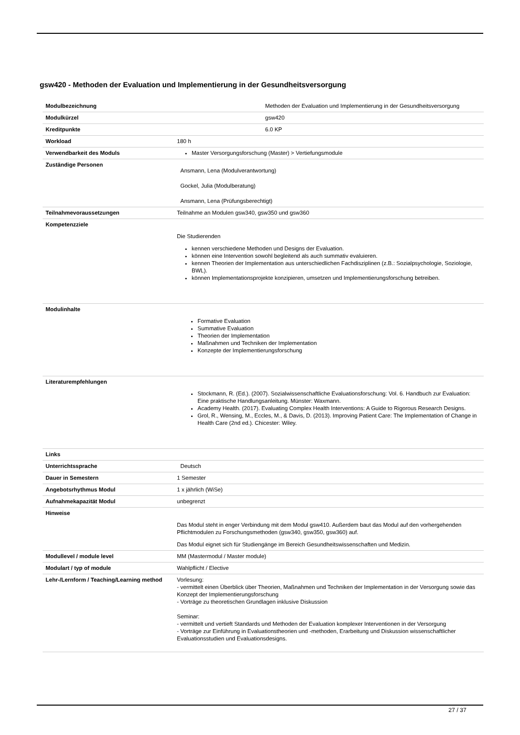gsw420 - Methoden der Evaluation und Implementierung in der Gesundheitsversorgung
| Modulbezeichnung | Methoden der Evaluation und Implementierung in der Gesundheitsversorgung |
| Modulkürzel | gsw420 |
| Kreditpunkte | 6.0 KP |
| Workload | 180 h |
| Verwendbarkeit des Moduls | Master Versorgungsforschung (Master) > Vertiefungsmodule |
| Zuständige Personen | Ansmann, Lena (Modulverantwortung) Gockel, Julia (Modulberatung) Ansmann, Lena (Prüfungsberechtigt) |
| Teilnahmevoraussetzungen | Teilnahme an Modulen gsw340, gsw350 und gsw360 |
| Kompetenzziele | Die Studierenden kennen verschiedene Methoden und Designs der Evaluation. können eine Intervention sowohl begleitend als auch summativ evaluieren. kennen Theorien der Implementation aus unterschiedlichen Fachdisziplinen (z.B.: Sozialpsychologie, Soziologie, BWL). können Implementationsprojekte konzipieren, umsetzen und Implementierungsforschung betreiben. |
| Modulinhalte | Formative Evaluation Summative Evaluation Theorien der Implementation Maßnahmen und Techniken der Implementation Konzepte der Implementierungsforschung |
| Literaturempfehlungen | Stockmann, R. (Ed.). (2007). Sozialwissenschaftliche Evaluationsforschung: Vol. 6. Handbuch zur Evaluation: Eine praktische Handlungsanleitung. Münster: Waxmann. Academy Health. (2017). Evaluating Complex Health Interventions: A Guide to Rigorous Research Designs. Grol, R., Wensing, M., Eccles, M., & Davis, D. (2013). Improving Patient Care: The Implementation of Change in Health Care (2nd ed.). Chicester: Wiley. |
| Links | |
| Unterrichtssprache | Deutsch |
| Dauer in Semestern | 1 Semester |
| Angebotsrhythmus Modul | 1 x jährlich (WiSe) |
| Aufnahmekapazität Modul | unbegrenzt |
| Hinweise | Das Modul steht in enger Verbindung mit dem Modul gsw410. Außerdem baut das Modul auf den vorhergehenden Pflichtmodulen zu Forschungsmethoden (gsw340, gsw350, gsw360) auf. Das Modul eignet sich für Studiengänge im Bereich Gesundheitswissenschaften und Medizin. |
| Modullevel / module level | MM (Mastermodul / Master module) |
| Modulart / typ of module | Wahlpflicht / Elective |
| Lehr-/Lernform / Teaching/Learning method | Vorlesung: - vermittelt einen Überblick über Theorien, Maßnahmen und Techniken der Implementation in der Versorgung sowie das Konzept der Implementierungsforschung - Vorträge zu theoretischen Grundlagen inklusive Diskussion Seminar: - vermittelt und vertieft Standards und Methoden der Evaluation komplexer Interventionen in der Versorgung - Vorträge zur Einführung in Evaluationstheorien und -methoden, Erarbeitung und Diskussion wissenschaftlicher Evaluationsstudien und Evaluationsdesigns. |
27 / 37